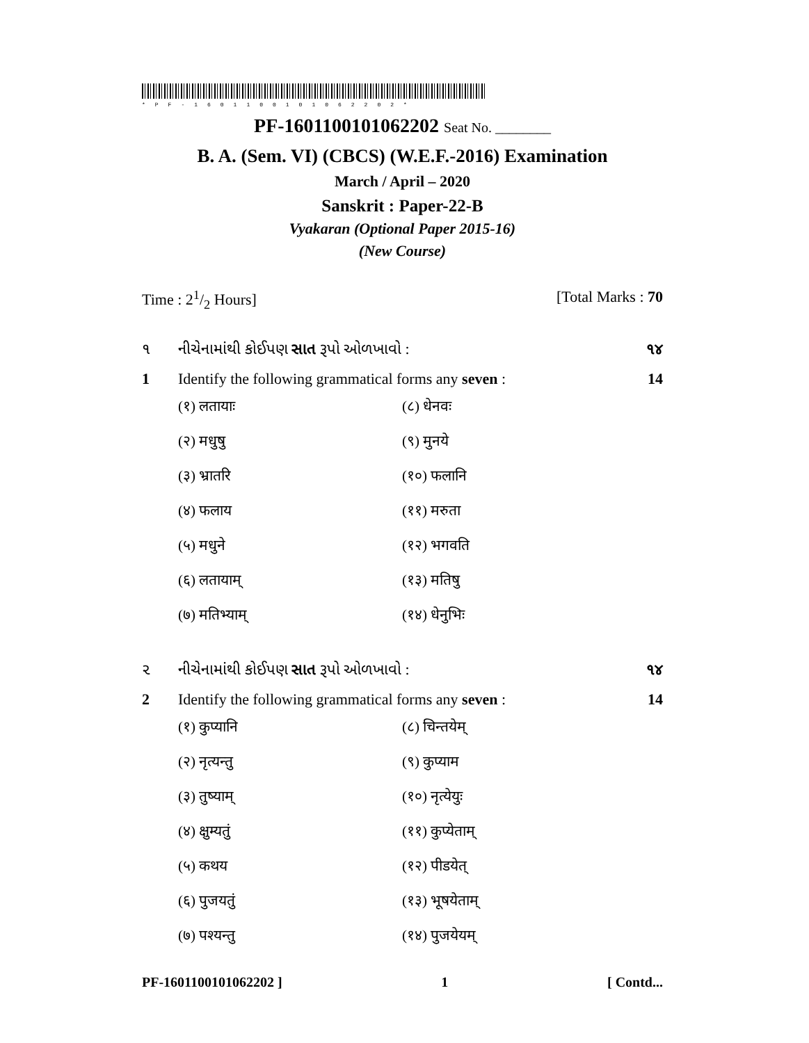*PF-1601100101062202*
PF-1601100101062202 Seat No. ________
B. A. (Sem. VI) (CBCS) (W.E.F.-2016) Examination
March / April – 2020
Sanskrit : Paper-22-B
Vyakaran (Optional Paper 2015-16)
(New Course)
Time : 21/2 Hours] [Total Marks : 70
૧ નીચેનામાંથી કોઈપણ સાત રૂપો ઓળખાવો : ૧૪
1 Identify the following grammatical forms any seven : 14
(१) लतायाः (८) धेनवः (२) मधुषु (९) मुनये (३) भ्रातरि (१०) फलानि (४) फलाय (११) मरुता (५) मधुने (१२) भगवति (६) लतायाम् (१३) मतिषु (७) मतिभ्याम् (१४) धेनुभिः
૨ નીચેનામાંથી કોઈપણ સાત રૂપો ઓળખાવો : ૧૪
2 Identify the following grammatical forms any seven : 14
(१) कुप्यानि (८) चिन्तयेम् (२) नृत्यन्तु (९) कुप्याम (३) तुष्याम् (१०) नृत्येयुः (४) क्षुम्यतुं (११) कुप्येताम् (५) कथय (१२) पीडयेत् (६) पुजयतुं (१३) भूषयेताम् (७) पश्यन्तु (१४) पुजयेयम्
PF-1601100101062202 ] 1 [ Contd...